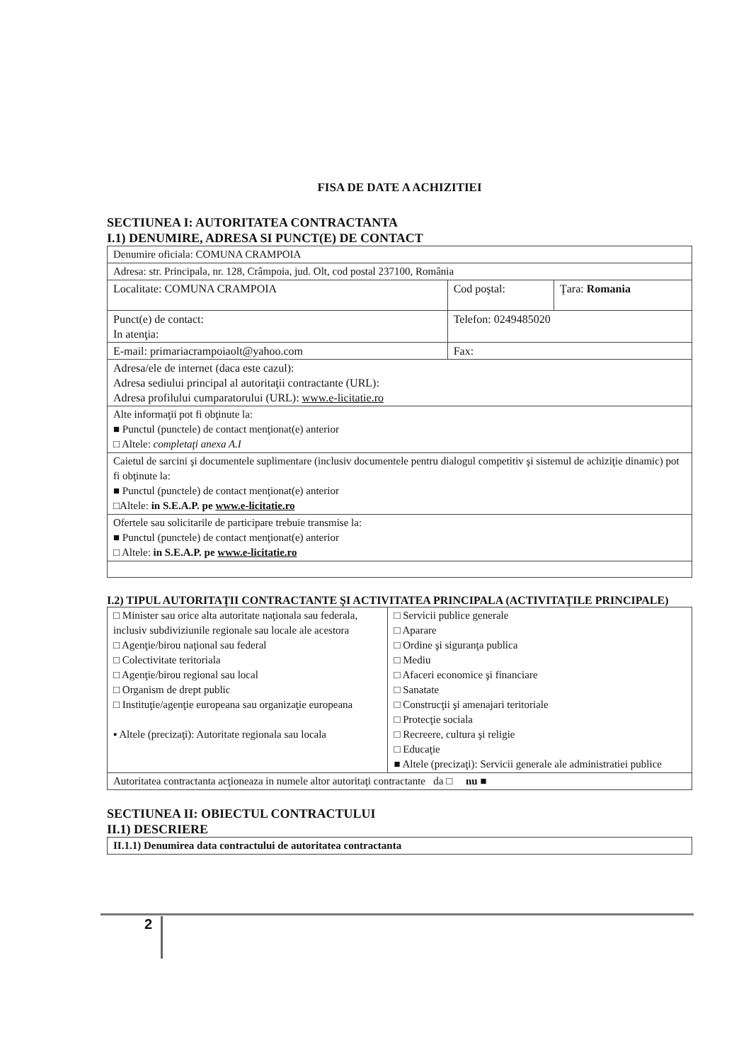FISA DE DATE A ACHIZITIEI
SECTIUNEA I: AUTORITATEA CONTRACTANTA
I.1) DENUMIRE, ADRESA SI PUNCT(E) DE CONTACT
| Denumire oficiala: COMUNA CRAMPOIA | | |
| Adresa: str. Principala, nr. 128, Crâmpoia, jud. Olt, cod postal 237100, România | | |
| Localitate: COMUNA CRAMPOIA | Cod poştal: | Ţara: Romania |
| Punct(e) de contact: In atenţia: | Telefon: 0249485020 | |
| E-mail: primariacrampoiaolt@yahoo.com | Fax: | |
| Adresa/ele de internet (daca este cazul): Adresa sediului principal al autoritaţii contractante (URL): Adresa profilului cumparatorului (URL): www.e-licitatie.ro | | |
| Alte informaţii pot fi obţinute la: ■ Punctul (punctele) de contact menţionat(e) anterior □ Altele: completaţi anexa A.I | | |
| Caietul de sarcini şi documentele suplimentare (inclusiv documentele pentru dialogul competitiv şi sistemul de achiziţie dinamic) pot fi obţinute la: ■ Punctul (punctele) de contact menţionat(e) anterior □Altele: in S.E.A.P. pe www.e-licitatie.ro | | |
| Ofertele sau solicitarile de participare trebuie transmise la: ■ Punctul (punctele) de contact menţionat(e) anterior □ Altele: in S.E.A.P. pe www.e-licitatie.ro | | |
I.2) TIPUL AUTORITAŢII CONTRACTANTE ŞI ACTIVITATEA PRINCIPALA (ACTIVITAŢILE PRINCIPALE)
| □ Minister sau orice alta autoritate naţionala sau federala, inclusiv subdiviziunile regionale sau locale ale acestora □ Agenţie/birou naţional sau federal □ Colectivitate teritoriala □ Agenţie/birou regional sau local □ Organism de drept public □ Instituţie/agenţie europeana sau organizaţie europeana ▪ Altele (precizaţi): Autoritate regionala sau locala | □ Servicii publice generale □ Aparare □ Ordine şi siguranţa publica □ Mediu □ Afaceri economice şi financiare □ Sanatate □ Construcţii şi amenajari teritoriale □ Protecţie sociala □ Recreere, cultura şi religie □ Educaţie ■ Altele (precizaţi): Servicii generale ale administratiei publice |
| Autoritatea contractanta acţioneaza in numele altor autoritaţi contractante da □ nu ■ | |
SECTIUNEA II: OBIECTUL CONTRACTULUI
II.1) DESCRIERE
| II.1.1) Denumirea data contractului de autoritatea contractanta |
2